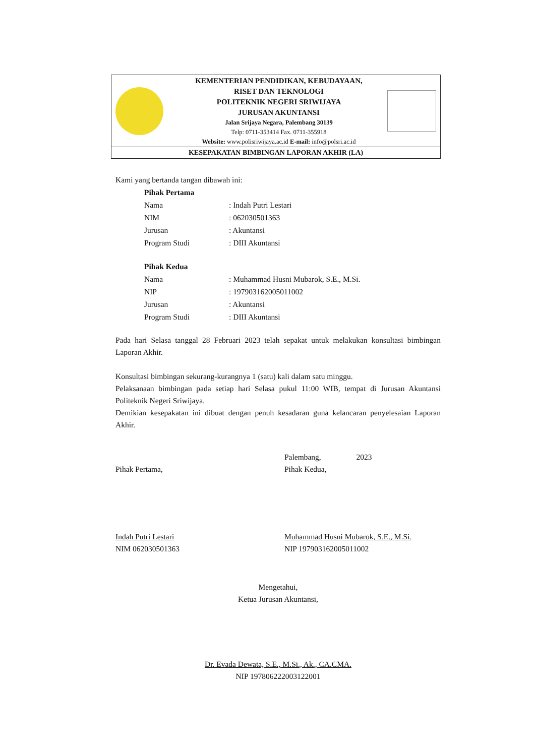KEMENTERIAN PENDIDIKAN, KEBUDAYAAN,
RISET DAN TEKNOLOGI
POLITEKNIK NEGERI SRIWIJAYA
JURUSAN AKUNTANSI
Jalan Srijaya Negara, Palembang 30139
Telp: 0711-353414 Fax. 0711-355918
Website: www.polisriwijaya.ac.id E-mail: info@polsri.ac.id
KESEPAKATAN BIMBINGAN LAPORAN AKHIR (LA)
Kami yang bertanda tangan dibawah ini:
| Pihak Pertama | |
| Nama | : Indah Putri Lestari |
| NIM | : 062030501363 |
| Jurusan | : Akuntansi |
| Program Studi | : DIII Akuntansi |
| Pihak Kedua | |
| Nama | : Muhammad Husni Mubarok, S.E., M.Si. |
| NIP | : 197903162005011002 |
| Jurusan | : Akuntansi |
| Program Studi | : DIII Akuntansi |
Pada hari Selasa tanggal 28 Februari 2023 telah sepakat untuk melakukan konsultasi bimbingan Laporan Akhir.
Konsultasi bimbingan sekurang-kurangnya 1 (satu) kali dalam satu minggu.
Pelaksanaan bimbingan pada setiap hari Selasa pukul 11:00 WIB, tempat di Jurusan Akuntansi Politeknik Negeri Sriwijaya.
Demikian kesepakatan ini dibuat dengan penuh kesadaran guna kelancaran penyelesaian Laporan Akhir.
Pihak Pertama,
Indah Putri Lestari
NIM 062030501363
Palembang, 2023
Pihak Kedua,
Muhammad Husni Mubarok, S.E., M.Si.
NIP 197903162005011002
Mengetahui,
Ketua Jurusan Akuntansi,
Dr. Evada Dewata, S.E., M.Si., Ak., CA.CMA.
NIP 197806222003122001